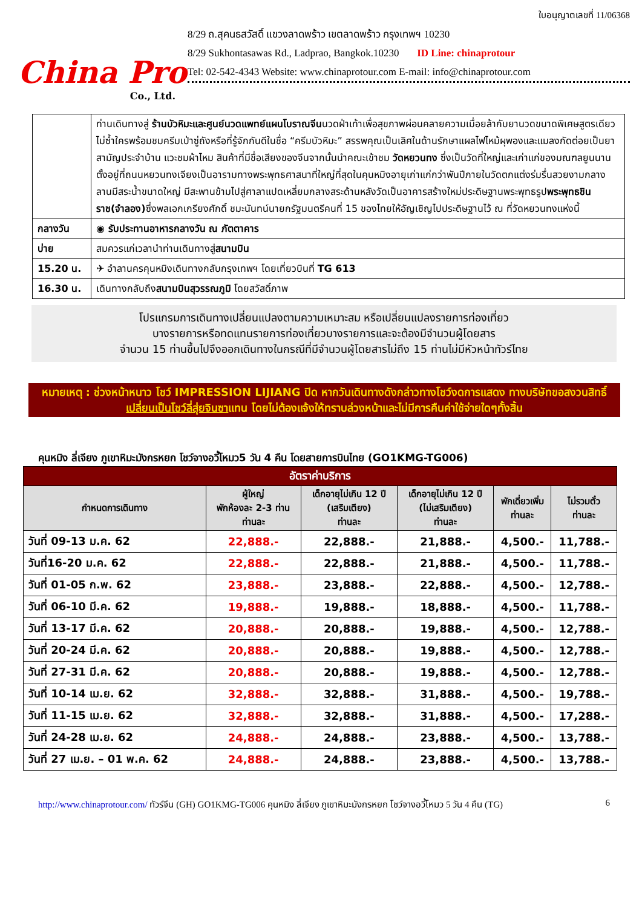China Pro
Co., Ltd.
ใบอนุญาตเลขที่ 11/06368
8/29 ถ.สุคนธสวัสดิ์ แขวงลาดพร้าว เขตลาดพร้าว กรุงเทพฯ 10230
8/29 Sukhontasawas Rd., Ladprao, Bangkok.10230 ID Line: chinaprotour
Tel: 02-542-4343 Website: www.chinaprotour.com E-mail: info@chinaprotour.com
| | ท่านเดินทางสู่ ร้านบัวหิมะและศูนย์นวดแพทย์แผนโบราณจีน นวดฝ่าเท้าเพื่อสุขภาพผ่อนคลายความเมื่อยล้ากับยานวดขนาดพิเศษสูตรเดียวไม่ซ้ำใครพร้อมชมครีมเป่าซู่ถังหรือที่รู้จักกันดีในชื่อ “ครีมบัวหิมะ” สรรพคุณเป็นเลิศในด้านรักษาแผลไฟไหม้ผุพองและแมลงกัดต่อยเป็นยาสามัญประจำบ้าน แวะชมผ้าไหม สินค้าที่มีชื่อเสียงของจีนจากนั้นนำคณะเข้าชม วัดหยวนทง ซึ่งเป็นวัดที่ใหญ่และเก่าแก่ของมณฑลยูนนานตั้งอยู่ที่ถนนหยวนทงเจียงเป็นอารามทางพระพุทธศาสนาที่ใหญ่ที่สุดในคุนหมิงอายุเก่าแก่กว่าพันปีภายในวัดตกแต่งร่มรื่นสวยงามกลางลานมีสระน้ำขนาดใหญ่ มีสะพานข้ามไปสู่ศาลาแปดเหลี่ยมกลางสระด้านหลังวัดเป็นอาคารสร้างใหม่ประดิษฐานพระพุทธรูป พระพุทธชินราช(จำลอง) ซึ่งพลเอกเกรียงศักดิ์ ชมะนันทน์นายกรัฐมนตรีคนที่ 15 ของไทยให้อัญเชิญไปประดิษฐานไว้ ณ ที่วัดหยวนทงแห่งนี้ |
| กลางวัน | ◉ รับประทานอาหารกลางวัน ณ ภัตตาคาร |
| บ่าย | สมควรแก่เวลานำท่านเดินทางสู่ สนามบิน |
| 15.20 น. | ✈ อำลานครคุนหมิงเดินทางกลับกรุงเทพฯ โดยเที่ยวบินที่ TG 613 |
| 16.30 น. | เดินทางกลับถึง สนามบินสุวรรณภูมิ โดยสวัสดิ์ภาพ |
โปรแกรมการเดินทางเปลี่ยนแปลงตามความเหมาะสม หรือเปลี่ยนแปลงรายการท่องเที่ยว
บางรายการหรือทดแทนรายการท่องเที่ยวบางรายการและจะต้องมีจำนวนผู้โดยสาร
จำนวน 15 ท่านขึ้นไปจึงออกเดินทางในกรณีที่มีจำนวนผู้โดยสารไม่ถึง 15 ท่านไม่มีหัวหน้าทัวร์ไทย
หมายเหตุ : ช่วงหน้าหนาว โชว์ IMPRESSION LIJIANG ปิด หากวันเดินทางดังกล่าวทางโชว์งดการแสดง ทางบริษัทขอสงวนสิทธิ์เปลี่ยนเป็นโชว์ลี่สุ่ยจินซาแทน โดยไม่ต้องแจ้งให้ทราบล่วงหน้าและไม่มีการคืนค่าใช้จ่ายใดๆทั้งสิ้น
คุนหมิง ลี่เจียง ภูเขาหิมะมังกรหยก โชว์จางอวี้โหมว5 วัน 4 คืน โดยสายการบินไทย (GO1KMG-TG006)
| อัตราค่าบริการ | | | | | |
| --- | --- | --- | --- | --- | --- |
| กำหนดการเดินทาง | ผู้ใหญ่ พักห้องละ 2-3 ท่าน ท่านละ | เด็กอายุไม่เกิน 12 ปี (เสริมเตียง) ท่านละ | เด็กอายุไม่เกิน 12 ปี (ไม่เสริมเตียง) ท่านละ | พักเดี่ยวเพิ่ม ท่านละ | ไม่รวมตั๋ว ท่านละ |
| วันที่ 09-13 ม.ค. 62 | 22,888.- | 22,888.- | 21,888.- | 4,500.- | 11,788.- |
| วันที่16-20 ม.ค. 62 | 22,888.- | 22,888.- | 21,888.- | 4,500.- | 11,788.- |
| วันที่ 01-05 ก.พ. 62 | 23,888.- | 23,888.- | 22,888.- | 4,500.- | 12,788.- |
| วันที่ 06-10 มี.ค. 62 | 19,888.- | 19,888.- | 18,888.- | 4,500.- | 11,788.- |
| วันที่ 13-17 มี.ค. 62 | 20,888.- | 20,888.- | 19,888.- | 4,500.- | 12,788.- |
| วันที่ 20-24 มี.ค. 62 | 20,888.- | 20,888.- | 19,888.- | 4,500.- | 12,788.- |
| วันที่ 27-31 มี.ค. 62 | 20,888.- | 20,888.- | 19,888.- | 4,500.- | 12,788.- |
| วันที่ 10-14 เม.ย. 62 | 32,888.- | 32,888.- | 31,888.- | 4,500.- | 19,788.- |
| วันที่ 11-15 เม.ย. 62 | 32,888.- | 32,888.- | 31,888.- | 4,500.- | 17,288.- |
| วันที่ 24-28 เม.ย. 62 | 24,888.- | 24,888.- | 23,888.- | 4,500.- | 13,788.- |
| วันที่ 27 เม.ย. – 01 พ.ค. 62 | 24,888.- | 24,888.- | 23,888.- | 4,500.- | 13,788.- |
http://www.chinaprotour.com/ ทัวร์จีน (GH) GO1KMG-TG006 คุนหมิง ลี่เจียง ภูเขาหิมะมังกรหยก โชว์จางอวี้โหมว 5 วัน 4 คืน (TG) 6